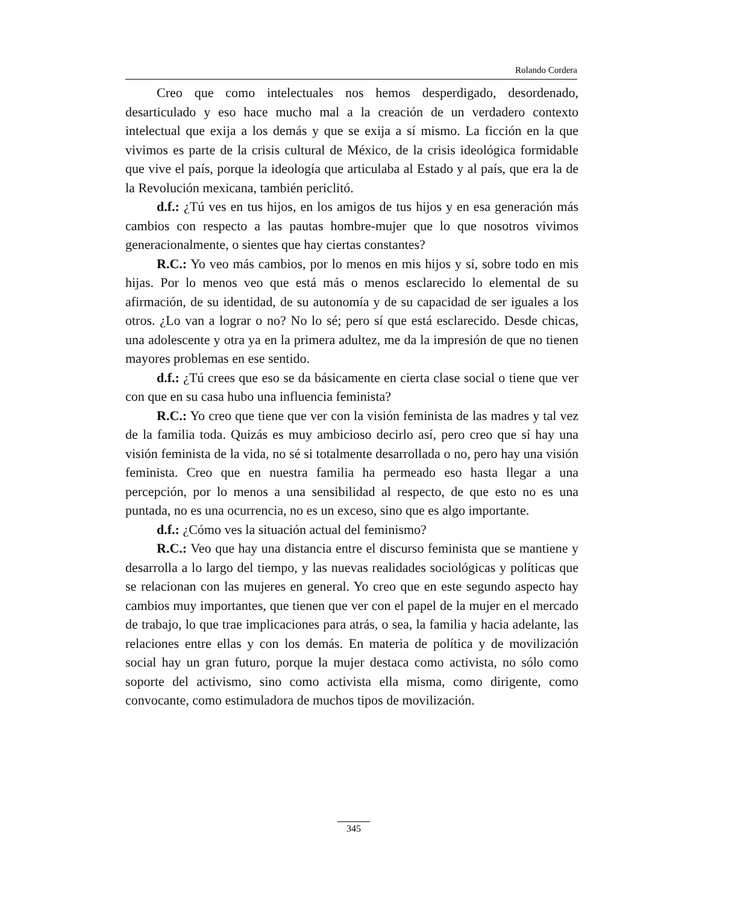Rolando Cordera
Creo que como intelectuales nos hemos desperdigado, desordenado, desarticulado y eso hace mucho mal a la creación de un verdadero contexto intelectual que exija a los demás y que se exija a sí mismo. La ficción en la que vivimos es parte de la crisis cultural de México, de la crisis ideológica formidable que vive el país, porque la ideología que articulaba al Estado y al país, que era la de la Revolución mexicana, también periclitó.
d.f.: ¿Tú ves en tus hijos, en los amigos de tus hijos y en esa generación más cambios con respecto a las pautas hombre-mujer que lo que nosotros vivimos generacionalmente, o sientes que hay ciertas constantes?
R.C.: Yo veo más cambios, por lo menos en mis hijos y sí, sobre todo en mis hijas. Por lo menos veo que está más o menos esclarecido lo elemental de su afirmación, de su identidad, de su autonomía y de su capacidad de ser iguales a los otros. ¿Lo van a lograr o no? No lo sé; pero sí que está esclarecido. Desde chicas, una adolescente y otra ya en la primera adultez, me da la impresión de que no tienen mayores problemas en ese sentido.
d.f.: ¿Tú crees que eso se da básicamente en cierta clase social o tiene que ver con que en su casa hubo una influencia feminista?
R.C.: Yo creo que tiene que ver con la visión feminista de las madres y tal vez de la familia toda. Quizás es muy ambicioso decirlo así, pero creo que sí hay una visión feminista de la vida, no sé si totalmente desarrollada o no, pero hay una visión feminista. Creo que en nuestra familia ha permeado eso hasta llegar a una percepción, por lo menos a una sensibilidad al respecto, de que esto no es una puntada, no es una ocurrencia, no es un exceso, sino que es algo importante.
d.f.: ¿Cómo ves la situación actual del feminismo?
R.C.: Veo que hay una distancia entre el discurso feminista que se mantiene y desarrolla a lo largo del tiempo, y las nuevas realidades sociológicas y políticas que se relacionan con las mujeres en general. Yo creo que en este segundo aspecto hay cambios muy importantes, que tienen que ver con el papel de la mujer en el mercado de trabajo, lo que trae implicaciones para atrás, o sea, la familia y hacia adelante, las relaciones entre ellas y con los demás. En materia de política y de movilización social hay un gran futuro, porque la mujer destaca como activista, no sólo como soporte del activismo, sino como activista ella misma, como dirigente, como convocante, como estimuladora de muchos tipos de movilización.
345